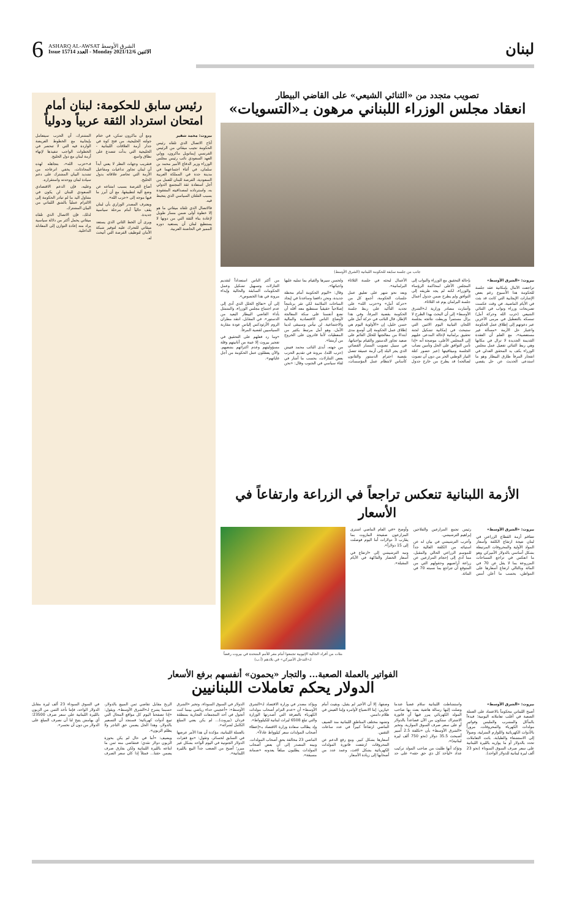لبنان
6 ASHARQ AL-AWSAT الشرق الأوسط
Issue 15714 العدد - Monday 2021/12/6 الاثنين
تصويب متجدد من «الثنائي الشيعي» على القاضي البيطار
انعقاد مجلس الوزراء اللبناني مرهون بـ«التسويات»
جانب من جلسة سابقة للحكومة اللبنانية (الشرق الأوسط)
بيروت: «الشرق الأوسط»
تراجعت الآمال بإمكانية عقد جلسة للحكومة هذا الأسبوع رغم بعض الإشارات الإيجابية التي كانت قد بثت في الأيام الماضية، في وقت عكست تصريحات وزراء ونواب في الثنائي الشيعي (حزب الله وحركة أمل) تمسكه بالتعطيل في مرمى الآخرين عبر دعوتهم إلى إطلاق عمل الحكومة واعتبار حل الأزمة «مسألة غير مستعصية»، مع العلم أن العقدة القديمة الجديدة لا تزال في مكانها وهي ربط الثنائي تفعيل عمل مجلس الوزراء بكف يد المحقق العدلي في انفجار المرفأ طارق البيطار وهو ما استدعى الحديث عن حل يقضي بإحالة التحقيق مع الوزراء والنواب إلى المجلس الأعلى لمحاكمة الرؤساء والوزراء، لكنه لم يجد طريقه إلى التوافق ولم يطرح ضمن جدول أعمال جلسة البرلمان يوم غد الثلاثاء.
وأشارت مصادر وزارية لـ«الشرق الأوسط» إلى أن البحث بهذا الطرح لا يزال مستمراً وربطت نتائجه بجلسة اللجان النيابية اليوم الاثنين التي ستبحث في إمكانية تشكيل لجنة تحقيق برلمانية لإحالة المدعى عليهم إلى المجلس الأعلى، موضحة أنه «إذا تأمن التوافق على الحل وتأمين نصاب الجلسة وميثاقيتها (عبر حضور كتلة التيار الوطني الحر من دون أن تصوت لصالحه) قد يطرح من خارج جدول الأعمال لبحثه في جلسة الثلاثاء البرلمانية».
وبعد نحو شهر على تعليق عمل جلسات الحكومة، أجمع كل من «حركة أمل» و«حزب الله» على تجديد التأكيد على ربط جلسة الحكومة بقضية المرفأ، وفي هذا الإطار، قال النائب في حركة أمل علي حسن خليل، إن «الأولوية اليوم هي إطلاق عمل الحكومة إلى أوسع مدى ابتداءً من معالجتها للخلل القائم على صعيد تجاوز الدستور والقيام بواجباتها، في سبيل تصويب المسار القضائي الذي يجر البلد إلى أزمة عميقة تتصل بقضية احترام الدستور والقانون كأساس لانتظام عمل المؤسسات، ولحسن سيرها والقيام بما تمليه عليها واجباتها».
وقال: «اليوم الحكومة أمام محطة جديدة، ونحن دافعنا وساعدنا في إيجاد المناخات الملائمة لكي تقر برنامجاً إصلاحياً حقيقياً نستطيع معه أقله أن نضع أنفسنا على سكة المعالجة لأوضاع الناس الاقتصادية والمالية والاجتماعية. لن نيأس وسيبقى لدينا الأمل، وهو أمل مرتبط بكثير من المعطيات لأننا قادرون على الخروج من أزمتنا».
من جهته، أبدى النائب محمد فنيش (حزب الله)، مرونة في تقديم الحزب بعض التنازلات، بحسب ما أشار في لقاء سياسي في الجنوب وقال: «نحن من أكثر الناس استعداداً لتقديم التنازلات وتسهيل تشكيل وعمل الحكومات السابقة والحالية وإبداء مرونة في هذا الخصوص».
إلى أن «تعالج الخلل الذي أدى إلى عدم اجتماع مجلس الوزراء، والمتمثل بأداء القاضي البيطار البعيد من الدستور». في المقابل، انتقد مطران الروم الأرثوذكس إلياس عودة مقاربة السياسيين لقضية المرفأ.
«وما رد فعلهم على التحقيق في تفجير بيروت إلا عينة من أنانيتهم وقلة مسؤوليتهم وعدم اكتراثهم بشعبهم. والآن يعطلون عمل الحكومة من أجل غاياتهم».
الأزمة اللبنانية تنعكس تراجعاً في الزراعة وارتفاعاً في الأسعار
بيروت: «الشرق الأوسط»
تتفاقم أزمة القطاع الزراعي في لبنان نتيجة ارتفاع الكلفة وأسعار المواد الأولية والمحروقات المرتبطة بشكل أساسي بالدولار الأميركي وهو ما انعكس في تراجع المساحات المزروعة بما لا يقل عن 70 في المائة وبالتالي ارتفاع أسعارها على المواطن، بحسب ما أعلن أمس رئيس تجمع المزارعين والفلاحين إبراهيم الترشيشي.
وأعرب الترشيشي في بيان له عن استيائه من الكلفة العالية جداً للموسم الزراعي الحالي والمقبل، مما أدى إلى إحجام المزارعين عن زراعة أراضيهم وحقولهم التي من المتوقع أن تتراجع بما نسبته 70 في المائة.
وأوضح «في العام الماضي اشترى المزارعون صفيحة المازوت بما يقارب 3 دولارات أما اليوم فوصلت إلى 15 دولاراً».
ونبه الترشيشي إلى «ارتفاع في أسعار الخضار والفاكهة في الأيام المقبلة».
مئات من أفراد الجالية الإثيوبية تجمعوا أمام مقر للأمم المتحدة في بيروت رفضاً لـ«التدخل الأميركي» في بلادهم (أ.ب)
رئيس سابق للحكومة: لبنان أمام امتحان استرداد الثقة عربياً ودولياً
بيروت: محمد شقير
أتاح الاتصال الذي تلقاه رئيس الحكومة نجيب ميقاتي من الرئيس الفرنسي إيمانويل ماكرون، وولي العهد السعودي نائب رئيس مجلس الوزراء وزير الدفاع الأمير محمد بن سلمان، في أثناء اجتماعهما في مدينة جدة في المملكة العربية السعودية، الفرصة للبنان للعمل من أجل استعادة ثقة المجتمع الدولي به، واسترداده لمصداقيته المفقودة بسبب الفلتان السياسي الذي يتخبط فيه.
فالاتصال الذي تلقاه ميقاتي ما هو إلا خطوة أولى ضمن مسار طويل لإعادة بناء الثقة التي من دونها لا يستطيع لبنان أن يستعيد دوره المميز في الحاضنة العربية.
ومع أن ماكرون تمكن، في ختام جولته الخليجية، من فتح كوة في جدار أزمة العلاقات اللبنانية - الخليجية التي بدأت تتصدع على نطاق واسع.
فتقريب وجهات النظر لا يعني أبداً أن لبنان تجاوز تداعيات ومفاعيل الأزمة التي تحاصر علاقاته بدول الخليج.
أضاع الفرصة بسبب امتناعه عن وضع آلية لتطبيقها، مع أن أبرز ما فيها موجه إلى «حزب الله».
ويعترف المصدر الوزاري بأن لبنان يقف حالياً أمام مرحلة سياسية جديدة.
ويرى أن الخط الثاني الذي يستعد ميقاتي للتحرك عليه لتوفير شبكة الأمان لتوظيف الفرصة التي أتيحت له.
المشترك، أن الحزب سيتعامل بإيجابية مع الخطوط العريضة الواردة فيه التي لا تنحصر في الخطوات الواجب تنفيذها لإنهاء أزمة لبنان مع دول الخليج.
فـ«حزب الله»، بتجاهله لهذه المحادثات، يخفي انزعاجه من تشديد البيان المشترك على دعم سيادة لبنان ووحدته واستقراره.
وعليه، فإن الدعم الاقتصادي السعودي للبنان لن يكون في متناول اليد ما لم تبادر الحكومة إلى الالتزام عملياً بالشق اللبناني من البيان المشترك.
لذلك، فإن الاتصال الذي تلقاه ميقاتي يحمل أكثر من دلالة سياسية يراد منه إعادة التوازن إلى المعادلة الداخلية.
الفواتير بالعملة الصعبة... والتجار «يحمون» أنفسهم برفع الأسعار
الدولار يحكم تعاملات اللبنانيين
بيروت: «الشرق الأوسط»
أصبح اللبناني محكوماً بالاعتماد على العملة الصعبة في أغلب تعاملاته اليومية؛ فبدءاً بالمأكل والمشرب والملبس وفواتير مولدات الكهرباء والمحروقات، مروراً بالأدوات الكهربائية واللوازم المنزلية، وصولاً إلى الاستشفاء والطبابة، باتت التعاملات تحدد بالدولار أو ما يوازيه بالليرة اللبنانية على سعر صرف السوق السوداء (نحو 23 ألف ليرة لبنانية للدولار الواحد).
واستشاطت اللبنانية سلام غضباً عندما وصلت إليها رسالة هاتفية بعث بها صاحب المولد الكهربائي يبرر فيها أن فاتورة الاشتراك ستكون من الآن فصاعداً بالدولار أو على سعر صرف السوق الموازية. وتخبر «الشرق الأوسط» بأن «تكلفة 2.5 أمبير أصبحت 35.5 دولار (نحو 750 ألف ليرة لبنانية)».
وتؤكد أنها طلبت من صاحب المولد تركيب عداد «ليأخذ كل ذي حق حقه» على حد وصفها، إلا أن الأخير لم يقبل، وبقيت أمام خيارين: إما الانصياع لأوامره وإما العيش في ظلام دامس.
وتشهد مختلف المناطق اللبنانية منذ الصيف الماضي ارتفاعاً كبيراً في عدد ساعات التقنين.
أسعارها بشكل كبير. ومع رفع الدعم عن المحروقات ارتفعت فاتورة المولدات الكهربائية بشكل لافت، وعمد عدد من أصحابها إلى زيادة الأسعار.
ويؤكد مصدر في وزارة الاقتصاد لـ«الشرق الأوسط» أن «عدم التزام أصحاب مولدات الكهرباء بالتعرفة التي أصدرتها الوزارة والتي تبلغ 6508 ليرات لبنانية للكيلوواط».
وإذ يطالب سعادة وزارة الاقتصاد بـ«إعطاء أصحاب المولدات سعر كيلوواط عادلاً».
الماضي 23 مخالفة بحق أصحاب المولدات. وبينه المصدر إلى أن بعض أصحاب المولدات يطلبون مبلغاً يعدونه «ضمانة مسبقة».
الدولار في السوق السوداء، وتخبر «الشرق الأوسط»: «أعجبني حذاء رياضي بينما كنت أتجول في أحد المجمعات التجارية بمنطقة فردان (بيروت)... لم يكن يعني المبلغ الكامل لشرائه».
بالعملة اللبنانية، مؤكدة أن هذا الأمر عرضها في السابق لخسائر، وتقول: «مع قفزات الدولار الجنونية في اليوم الواحد بشكل غير مبرر؛ أصبح من الصعب جداً البيع بالليرة اللبنانية».
الربح مقابل تقاضي ثمن المبيع بالدولار، حسبما يشرح لـ«الشرق الأوسط». ويقول: «إذا تصفحنا اليوم كل مواقع المحال التي تبيع أدوات كهربائية؛ فسنجد أن التسعير بالدولار، وهذا الحل يضمن حق التاجر ولا يظلم الزبون».
ويضيف: «أما في حال لم يكن بحوزة الزبون دولار نقدي؛ فنتقاضى منه ثمن ما ابتاعه بالليرة اللبنانية ولكن بفارق صرف يضمن حقنا... فمثلاً إذا كان سعر الصرف في السوق السوداء 23 ألف ليرة مقابل الدولار الواحد، فإننا نأخذ الثمن من الزبون بالليرة اللبنانية على سعر صرف 23500؛ أي بهامش يتيح لنا أن نصرف المبلغ على الدولار من دون أن نخسر».